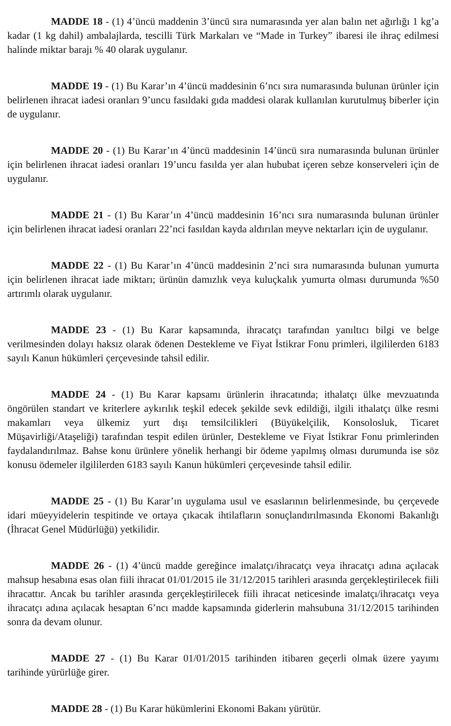MADDE 18 - (1) 4’üncü maddenin 3’üncü sıra numarasında yer alan balın net ağırlığı 1 kg’a kadar (1 kg dahil) ambalajlarda, tescilli Türk Markaları ve “Made in Turkey” ibaresi ile ihraç edilmesi halinde miktar barajı % 40 olarak uygulanır.
MADDE 19 - (1) Bu Karar’ın 4’üncü maddesinin 6’ncı sıra numarasında bulunan ürünler için belirlenen ihracat iadesi oranları 9’uncu fasıldaki gıda maddesi olarak kullanılan kurutulmuş biberler için de uygulanır.
MADDE 20 - (1) Bu Karar’ın 4’üncü maddesinin 14’üncü sıra numarasında bulunan ürünler için belirlenen ihracat iadesi oranları 19’uncu fasılda yer alan hububat içeren sebze konserveleri için de uygulanır.
MADDE 21 - (1) Bu Karar’ın 4’üncü maddesinin 16’ncı sıra numarasında bulunan ürünler için belirlenen ihracat iadesi oranları 22’nci fasıldan kayda aldırılan meyve nektarları için de uygulanır.
MADDE 22 - (1) Bu Karar’ın 4’üncü maddesinin 2’nci sıra numarasında bulunan yumurta için belirlenen ihracat iade miktarı; ürünün damızlık veya kuluçkalık yumurta olması durumunda %50 artırımlı olarak uygulanır.
MADDE 23 - (1) Bu Karar kapsamında, ihracatçı tarafından yanıltıcı bilgi ve belge verilmesinden dolayı haksız olarak ödenen Destekleme ve Fiyat İstikrar Fonu primleri, ilgililerden 6183 sayılı Kanun hükümleri çerçevesinde tahsil edilir.
MADDE 24 - (1) Bu Karar kapsamı ürünlerin ihracatında; ithalatçı ülke mevzuatında öngörülen standart ve kriterlere aykırılık teşkil edecek şekilde sevk edildiği, ilgili ithalatçı ülke resmi makamları veya ülkemiz yurt dışı temsilcilikleri (Büyükelçilik, Konsolosluk, Ticaret Müşavirliği/Ataşeliği) tarafından tespit edilen ürünler, Destekleme ve Fiyat İstikrar Fonu primlerinden faydalandırılmaz. Bahse konu ürünlere yönelik herhangi bir ödeme yapılmış olması durumunda ise söz konusu ödemeler ilgililerden 6183 sayılı Kanun hükümleri çerçevesinde tahsil edilir.
MADDE 25 - (1) Bu Karar’ın uygulama usul ve esaslarının belirlenmesinde, bu çerçevede idari müeyyidelerin tespitinde ve ortaya çıkacak ihtilafların sonuçlandırılmasında Ekonomi Bakanlığı (İhracat Genel Müdürlüğü) yetkilidir.
MADDE 26 - (1) 4’üncü madde gereğince imalatçı/ihracatçı veya ihracatçı adına açılacak mahsup hesabına esas olan fiili ihracat 01/01/2015 ile 31/12/2015 tarihleri arasında gerçekleştirilecek fiili ihracattır. Ancak bu tarihler arasında gerçekleştirilecek fiili ihracat neticesinde imalatçı/ihracatçı veya ihracatçı adına açılacak hesaptan 6’ncı madde kapsamında giderlerin mahsubuna 31/12/2015 tarihinden sonra da devam olunur.
MADDE 27 - (1) Bu Karar 01/01/2015 tarihinden itibaren geçerli olmak üzere yayımı tarihinde yürürlüğe girer.
MADDE 28 - (1) Bu Karar hükümlerini Ekonomi Bakanı yürütür.